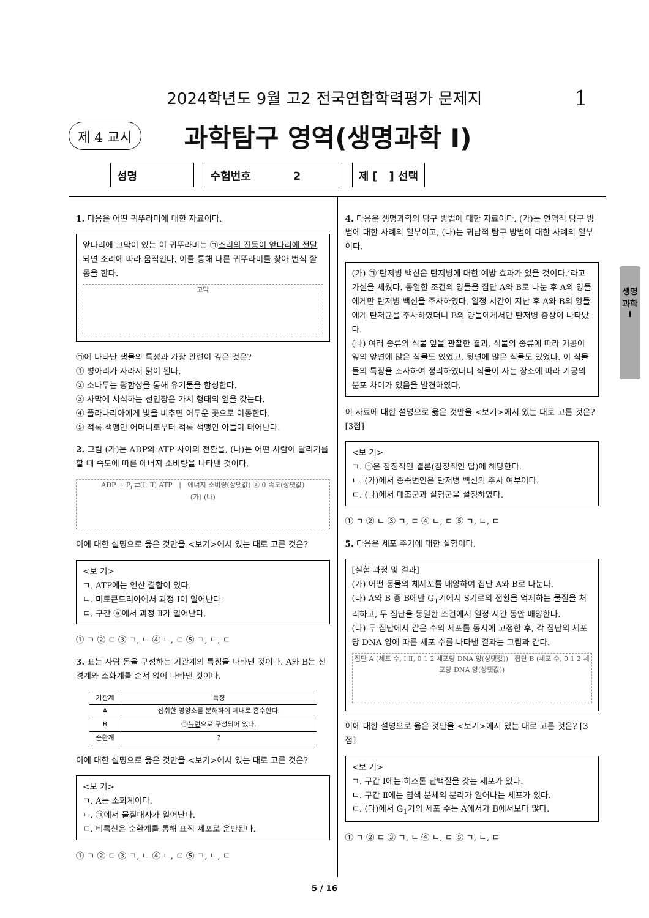2024학년도 9월 고2 전국연합학력평가 문제지 1
제 4 교시 과학탐구 영역(생명과학 Ⅰ)
성명 수험번호 2 제 [ ] 선택
생명과학 Ⅰ
1. 다음은 어떤 귀뚜라미에 대한 자료이다.
앞다리에 고막이 있는 이 귀뚜라미는 ㉠소리의 진동이 앞다리에 전달되면 소리에 따라 움직인다. 이를 통해 다른 귀뚜라미를 찾아 번식 활동을 한다.
고막
㉠에 나타난 생물의 특성과 가장 관련이 깊은 것은?
① 병아리가 자라서 닭이 된다.
② 소나무는 광합성을 통해 유기물을 합성한다.
③ 사막에 서식하는 선인장은 가시 형태의 잎을 갖는다.
④ 플라나리아에게 빛을 비추면 어두운 곳으로 이동한다.
⑤ 적록 색맹인 어머니로부터 적록 색맹인 아들이 태어난다.
2. 그림 (가)는 ADP와 ATP 사이의 전환을, (나)는 어떤 사람이 달리기를 할 때 속도에 따른 에너지 소비량을 나타낸 것이다.
ADP + P<sub>i</sub> ⇄(Ⅰ, Ⅱ) ATP | 에너지 소비량(상댓값) ⓐ 0 속도(상댓값)
(가) (나)
이에 대한 설명으로 옳은 것만을 <보기>에서 있는 대로 고른 것은?
<보 기>
ㄱ. ATP에는 인산 결합이 있다.
ㄴ. 미토콘드리아에서 과정 Ⅰ이 일어난다.
ㄷ. 구간 ⓐ에서 과정 Ⅱ가 일어난다.
① ㄱ ② ㄷ ③ ㄱ, ㄴ ④ ㄴ, ㄷ ⑤ ㄱ, ㄴ, ㄷ
3. 표는 사람 몸을 구성하는 기관계의 특징을 나타낸 것이다. A와 B는 신경계와 소화계를 순서 없이 나타낸 것이다.
| 기관계 | 특징 |
| --- | --- |
| A | 섭취한 영양소를 분해하여 체내로 흡수한다. |
| B | ㉠ 뉴런 으로 구성되어 있다. |
| 순환계 | ? |
이에 대한 설명으로 옳은 것만을 <보기>에서 있는 대로 고른 것은?
<보 기>
ㄱ. A는 소화계이다.
ㄴ. ㉠에서 물질대사가 일어난다.
ㄷ. 티록신은 순환계를 통해 표적 세포로 운반된다.
① ㄱ ② ㄷ ③ ㄱ, ㄴ ④ ㄴ, ㄷ ⑤ ㄱ, ㄴ, ㄷ
4. 다음은 생명과학의 탐구 방법에 대한 자료이다. (가)는 연역적 탐구 방법에 대한 사례의 일부이고, (나)는 귀납적 탐구 방법에 대한 사례의 일부이다.
(가) ㉠‘탄저병 백신은 탄저병에 대한 예방 효과가 있을 것이다.’라고 가설을 세웠다. 동일한 조건의 양들을 집단 A와 B로 나눈 후 A의 양들에게만 탄저병 백신을 주사하였다. 일정 시간이 지난 후 A와 B의 양들에게 탄저균을 주사하였더니 B의 양들에게서만 탄저병 증상이 나타났다.
(나) 여러 종류의 식물 잎을 관찰한 결과, 식물의 종류에 따라 기공이 잎의 앞면에 많은 식물도 있었고, 뒷면에 많은 식물도 있었다. 이 식물들의 특징을 조사하여 정리하였더니 식물이 사는 장소에 따라 기공의 분포 차이가 있음을 발견하였다.
이 자료에 대한 설명으로 옳은 것만을 <보기>에서 있는 대로 고른 것은? [3점]
<보 기>
ㄱ. ㉠은 잠정적인 결론(잠정적인 답)에 해당한다.
ㄴ. (가)에서 종속변인은 탄저병 백신의 주사 여부이다.
ㄷ. (나)에서 대조군과 실험군을 설정하였다.
① ㄱ ② ㄴ ③ ㄱ, ㄷ ④ ㄴ, ㄷ ⑤ ㄱ, ㄴ, ㄷ
5. 다음은 세포 주기에 대한 실험이다.
[실험 과정 및 결과]
(가) 어떤 동물의 체세포를 배양하여 집단 A와 B로 나눈다.
(나) A와 B 중 B에만 G<sub>1</sub>기에서 S기로의 전환을 억제하는 물질을 처리하고, 두 집단을 동일한 조건에서 일정 시간 동안 배양한다.
(다) 두 집단에서 같은 수의 세포를 동시에 고정한 후, 각 집단의 세포당 DNA 양에 따른 세포 수를 나타낸 결과는 그림과 같다.
집단 A (세포 수, Ⅰ Ⅱ, 0 1 2 세포당 DNA 양(상댓값)) 집단 B (세포 수, 0 1 2 세포당 DNA 양(상댓값))
이에 대한 설명으로 옳은 것만을 <보기>에서 있는 대로 고른 것은? [3점]
<보 기>
ㄱ. 구간 Ⅰ에는 히스톤 단백질을 갖는 세포가 있다.
ㄴ. 구간 Ⅱ에는 염색 분체의 분리가 일어나는 세포가 있다.
ㄷ. (다)에서 G<sub>1</sub>기의 세포 수는 A에서가 B에서보다 많다.
① ㄱ ② ㄷ ③ ㄱ, ㄴ ④ ㄴ, ㄷ ⑤ ㄱ, ㄴ, ㄷ
5 / 16